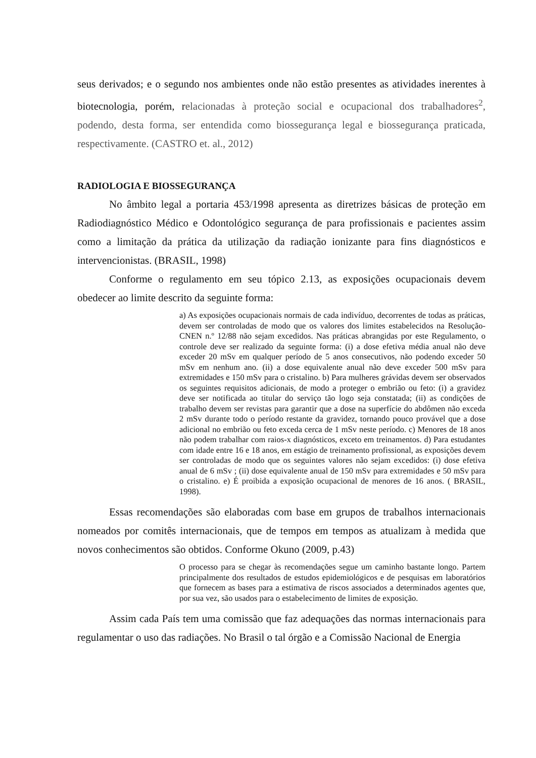seus derivados; e o segundo nos ambientes onde não estão presentes as atividades inerentes à biotecnologia, porém, relacionadas à proteção social e ocupacional dos trabalhadores<sup>2</sup>, podendo, desta forma, ser entendida como biossegurança legal e biossegurança praticada, respectivamente. (CASTRO et. al., 2012)
RADIOLOGIA E BIOSSEGURANÇA
No âmbito legal a portaria 453/1998 apresenta as diretrizes básicas de proteção em Radiodiagnóstico Médico e Odontológico segurança de para profissionais e pacientes assim como a limitação da prática da utilização da radiação ionizante para fins diagnósticos e intervencionistas. (BRASIL, 1998)
Conforme o regulamento em seu tópico 2.13, as exposições ocupacionais devem obedecer ao limite descrito da seguinte forma:
a) As exposições ocupacionais normais de cada indivíduo, decorrentes de todas as práticas, devem ser controladas de modo que os valores dos limites estabelecidos na Resolução-CNEN n.º 12/88 não sejam excedidos. Nas práticas abrangidas por este Regulamento, o controle deve ser realizado da seguinte forma: (i) a dose efetiva média anual não deve exceder 20 mSv em qualquer período de 5 anos consecutivos, não podendo exceder 50 mSv em nenhum ano. (ii) a dose equivalente anual não deve exceder 500 mSv para extremidades e 150 mSv para o cristalino. b) Para mulheres grávidas devem ser observados os seguintes requisitos adicionais, de modo a proteger o embrião ou feto: (i) a gravidez deve ser notificada ao titular do serviço tão logo seja constatada; (ii) as condições de trabalho devem ser revistas para garantir que a dose na superfície do abdômen não exceda 2 mSv durante todo o período restante da gravidez, tornando pouco provável que a dose adicional no embrião ou feto exceda cerca de 1 mSv neste período. c) Menores de 18 anos não podem trabalhar com raios-x diagnósticos, exceto em treinamentos. d) Para estudantes com idade entre 16 e 18 anos, em estágio de treinamento profissional, as exposições devem ser controladas de modo que os seguintes valores não sejam excedidos: (i) dose efetiva anual de 6 mSv ; (ii) dose equivalente anual de 150 mSv para extremidades e 50 mSv para o cristalino. e) É proibida a exposição ocupacional de menores de 16 anos. ( BRASIL, 1998).
Essas recomendações são elaboradas com base em grupos de trabalhos internacionais nomeados por comitês internacionais, que de tempos em tempos as atualizam à medida que novos conhecimentos são obtidos. Conforme Okuno (2009, p.43)
O processo para se chegar às recomendações segue um caminho bastante longo. Partem principalmente dos resultados de estudos epidemiológicos e de pesquisas em laboratórios que fornecem as bases para a estimativa de riscos associados a determinados agentes que, por sua vez, são usados para o estabelecimento de limites de exposição.
Assim cada País tem uma comissão que faz adequações das normas internacionais para regulamentar o uso das radiações. No Brasil o tal órgão e a Comissão Nacional de Energia